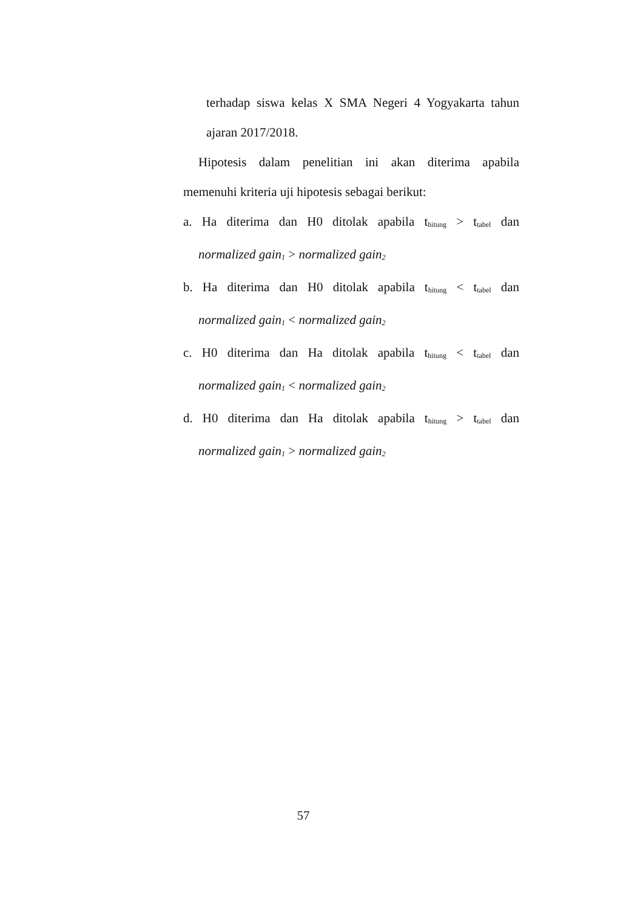terhadap siswa kelas X SMA Negeri 4 Yogyakarta tahun
ajaran 2017/2018.
Hipotesis dalam penelitian ini akan diterima apabila
memenuhi kriteria uji hipotesis sebagai berikut:
a. Ha diterima dan H0 ditolak apabila t<sub>hitung</sub> > t<sub>tabel</sub> dan
normalized gain<sub>1</sub> > normalized gain<sub>2</sub>
b. Ha diterima dan H0 ditolak apabila t<sub>hitung</sub> < t<sub>tabel</sub> dan
normalized gain<sub>1</sub> < normalized gain<sub>2</sub>
c. H0 diterima dan Ha ditolak apabila t<sub>hitung</sub> < t<sub>tabel</sub> dan
normalized gain<sub>1</sub> < normalized gain<sub>2</sub>
d. H0 diterima dan Ha ditolak apabila t<sub>hitung</sub> > t<sub>tabel</sub> dan
normalized gain<sub>1</sub> > normalized gain<sub>2</sub>
57